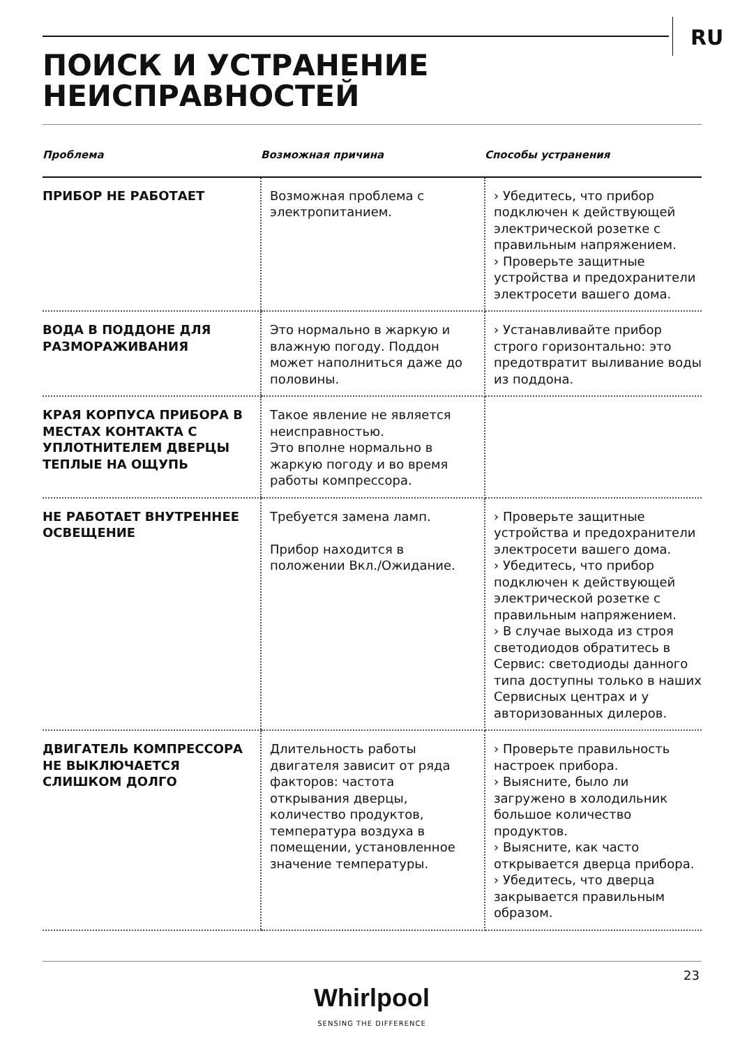RU
ПОИСК И УСТРАНЕНИЕ
НЕИСПРАВНОСТЕЙ
| Проблема | Возможная причина | Способы устранения |
| --- | --- | --- |
| ПРИБОР НЕ РАБОТАЕТ | Возможная проблема с электропитанием. | › Убедитесь, что прибор подключен к действующей электрической розетке с правильным напряжением. › Проверьте защитные устройства и предохранители электросети вашего дома. |
| ВОДА В ПОДДОНЕ ДЛЯ РАЗМОРАЖИВАНИЯ | Это нормально в жаркую и влажную погоду. Поддон может наполниться даже до половины. | › Устанавливайте прибор строго горизонтально: это предотвратит выливание воды из поддона. |
| КРАЯ КОРПУСА ПРИБОРА В МЕСТАХ КОНТАКТА С УПЛОТНИТЕЛЕМ ДВЕРЦЫ ТЕПЛЫЕ НА ОЩУПЬ | Такое явление не является неисправностью. Это вполне нормально в жаркую погоду и во время работы компрессора. | |
| НЕ РАБОТАЕТ ВНУТРЕННЕЕ ОСВЕЩЕНИЕ | Требуется замена ламп. Прибор находится в положении Вкл./Ожидание. | › Проверьте защитные устройства и предохранители электросети вашего дома. › Убедитесь, что прибор подключен к действующей электрической розетке с правильным напряжением. › В случае выхода из строя светодиодов обратитесь в Сервис: светодиоды данного типа доступны только в наших Сервисных центрах и у авторизованных дилеров. |
| ДВИГАТЕЛЬ КОМПРЕССОРА НЕ ВЫКЛЮЧАЕТСЯ СЛИШКОМ ДОЛГО | Длительность работы двигателя зависит от ряда факторов: частота открывания дверцы, количество продуктов, температура воздуха в помещении, установленное значение температуры. | › Проверьте правильность настроек прибора. › Выясните, было ли загружено в холодильник большое количество продуктов. › Выясните, как часто открывается дверца прибора. › Убедитесь, что дверца закрывается правильным образом. |
23
Whirlpool
SENSING THE DIFFERENCE